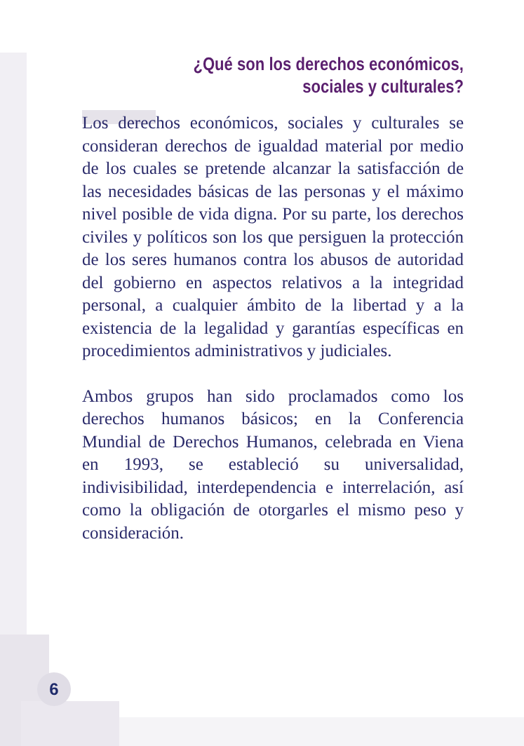¿Qué son los derechos económicos,
sociales y culturales?
Los derechos económicos, sociales y culturales se consideran derechos de igualdad material por medio de los cuales se pretende alcanzar la satisfacción de las necesidades básicas de las personas y el máximo nivel posible de vida digna. Por su parte, los derechos civiles y políticos son los que persiguen la protección de los seres humanos contra los abusos de autoridad del gobierno en aspectos relativos a la integridad personal, a cualquier ámbito de la libertad y a la existencia de la legalidad y garantías específicas en procedimientos administrativos y judiciales.
Ambos grupos han sido proclamados como los derechos humanos básicos; en la Conferencia Mundial de Derechos Humanos, celebrada en Viena en 1993, se estableció su universalidad, indivisibilidad, interdependencia e interrelación, así como la obligación de otorgarles el mismo peso y consideración.
6